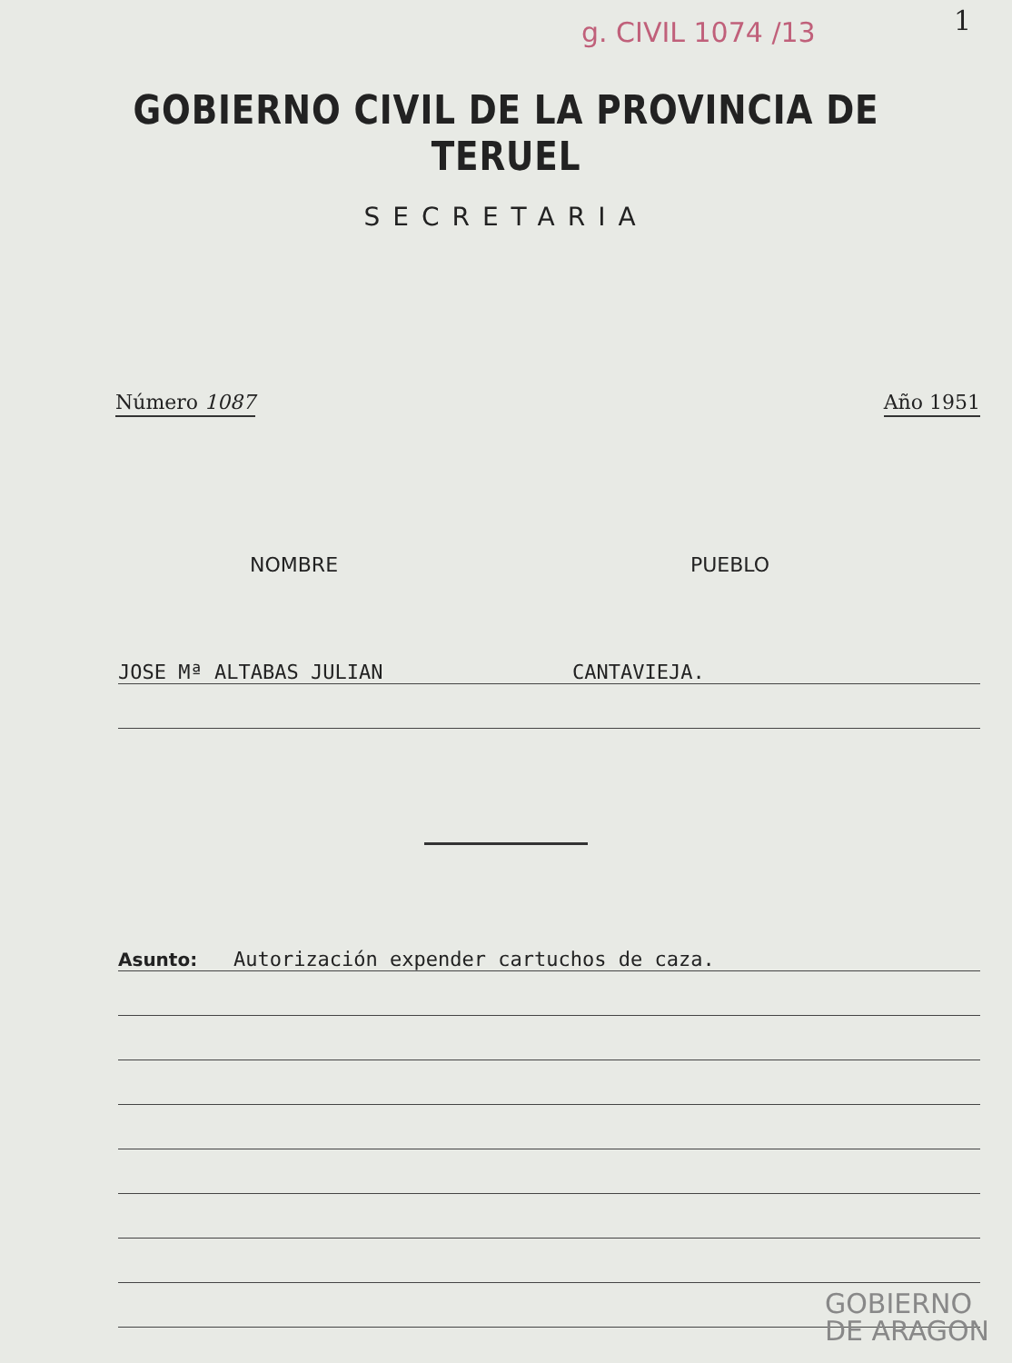g. CIVIL 1074 /13 1
GOBIERNO CIVIL DE LA PROVINCIA DE TERUEL
SECRETARIA
Número 1087 Año 1951
NOMBRE PUEBLO
JOSE Mª ALTABAS JULIAN CANTAVIEJA.
Asunto: Autorización expender cartuchos de caza.
GOBIERNO
DE ARAGON